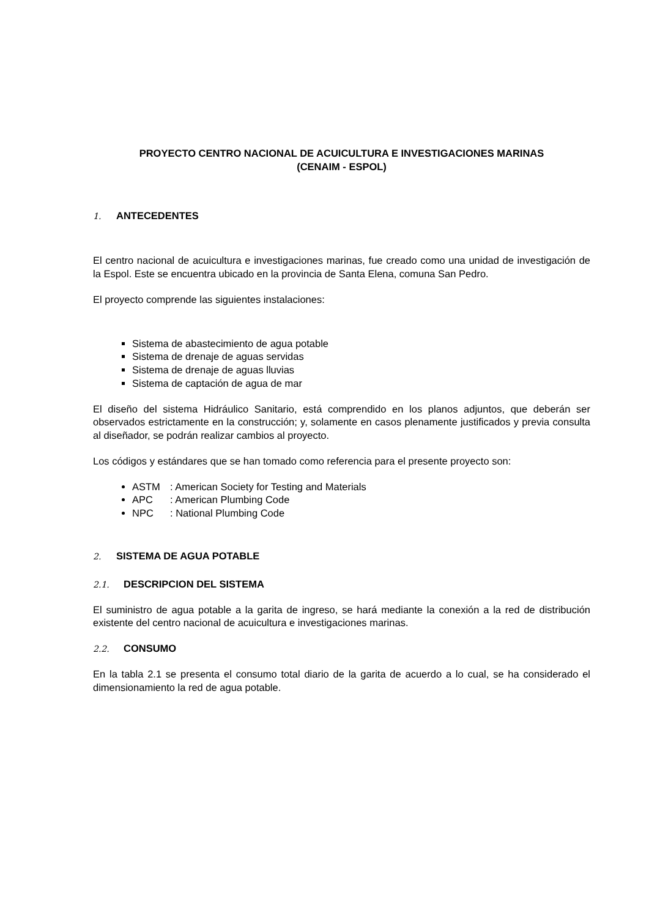PROYECTO CENTRO NACIONAL DE ACUICULTURA E INVESTIGACIONES MARINAS
(CENAIM - ESPOL)
1. ANTECEDENTES
El centro nacional de acuicultura e investigaciones marinas, fue creado como una unidad de investigación de la Espol. Este se encuentra ubicado en la provincia de Santa Elena, comuna San Pedro.
El proyecto comprende las siguientes instalaciones:
Sistema de abastecimiento de agua potable
Sistema de drenaje de aguas servidas
Sistema de drenaje de aguas lluvias
Sistema de captación de agua de mar
El diseño del sistema Hidráulico Sanitario, está comprendido en los planos adjuntos, que deberán ser observados estrictamente en la construcción; y, solamente en casos plenamente justificados y previa consulta al diseñador, se podrán realizar cambios al proyecto.
Los códigos y estándares que se han tomado como referencia para el presente proyecto son:
ASTM: American Society for Testing and Materials
APC: American Plumbing Code
NPC: National Plumbing Code
2. SISTEMA DE AGUA POTABLE
2.1. DESCRIPCION DEL SISTEMA
El suministro de agua potable a la garita de ingreso, se hará mediante la conexión a la red de distribución existente del centro nacional de acuicultura e investigaciones marinas.
2.2. CONSUMO
En la tabla 2.1 se presenta el consumo total diario de la garita de acuerdo a lo cual, se ha considerado el dimensionamiento la red de agua potable.